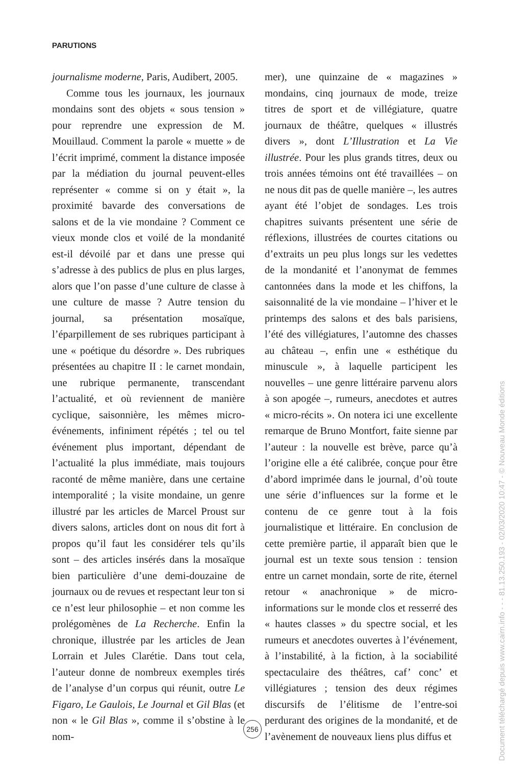PARUTIONS
journalisme moderne, Paris, Audibert, 2005.
Comme tous les journaux, les journaux mondains sont des objets « sous tension » pour reprendre une expression de M. Mouillaud. Comment la parole « muette » de l’écrit imprimé, comment la distance imposée par la médiation du journal peuvent-elles représenter « comme si on y était », la proximité bavarde des conversations de salons et de la vie mondaine ? Comment ce vieux monde clos et voilé de la mondanité est-il dévoilé par et dans une presse qui s’adresse à des publics de plus en plus larges, alors que l’on passe d’une culture de classe à une culture de masse ? Autre tension du journal, sa présentation mosaïque, l’éparpillement de ses rubriques participant à une « poétique du désordre ». Des rubriques présentées au chapitre II : le carnet mondain, une rubrique permanente, transcendant l’actualité, et où reviennent de manière cyclique, saisonnière, les mêmes micro-événements, infiniment répétés ; tel ou tel événement plus important, dépendant de l’actualité la plus immédiate, mais toujours raconté de même manière, dans une certaine intemporalité ; la visite mondaine, un genre illustré par les articles de Marcel Proust sur divers salons, articles dont on nous dit fort à propos qu’il faut les considérer tels qu’ils sont – des articles insérés dans la mosaïque bien particulière d’une demi-douzaine de journaux ou de revues et respectant leur ton si ce n’est leur philosophie – et non comme les prolégomènes de La Recherche. Enfin la chronique, illustrée par les articles de Jean Lorrain et Jules Clarétie. Dans tout cela, l’auteur donne de nombreux exemples tirés de l’analyse d’un corpus qui réunit, outre Le Figaro, Le Gaulois, Le Journal et Gil Blas (et non « le Gil Blas », comme il s’obstine à le nom-
mer), une quinzaine de « magazines » mondains, cinq journaux de mode, treize titres de sport et de villégiature, quatre journaux de théâtre, quelques « illustrés divers », dont L’Illustration et La Vie illustrée. Pour les plus grands titres, deux ou trois années témoins ont été travaillées – on ne nous dit pas de quelle manière –, les autres ayant été l’objet de sondages. Les trois chapitres suivants présentent une série de réflexions, illustrées de courtes citations ou d’extraits un peu plus longs sur les vedettes de la mondanité et l’anonymat de femmes cantonnées dans la mode et les chiffons, la saisonnalité de la vie mondaine – l’hiver et le printemps des salons et des bals parisiens, l’été des villégiatures, l’automne des chasses au château –, enfin une « esthétique du minuscule », à laquelle participent les nouvelles – une genre littéraire parvenu alors à son apogée –, rumeurs, anecdotes et autres « micro-récits ». On notera ici une excellente remarque de Bruno Montfort, faite sienne par l’auteur : la nouvelle est brève, parce qu’à l’origine elle a été calibrée, conçue pour être d’abord imprimée dans le journal, d’où toute une série d’influences sur la forme et le contenu de ce genre tout à la fois journalistique et littéraire. En conclusion de cette première partie, il apparaît bien que le journal est un texte sous tension : tension entre un carnet mondain, sorte de rite, éternel retour « anachronique » de micro-informations sur le monde clos et resserré des « hautes classes » du spectre social, et les rumeurs et anecdotes ouvertes à l’événement, à l’instabilité, à la fiction, à la sociabilité spectaculaire des théâtres, caf’ conc’ et villégiatures ; tension des deux régimes discursifs de l’élitisme de l’entre-soi perdurant des origines de la mondanité, et de l’avènement de nouveaux liens plus diffus et
256
Document téléchargé depuis www.cairn.info - - - 81.13.250.193 - 02/03/2020 10:47 - © Nouveau Monde éditions